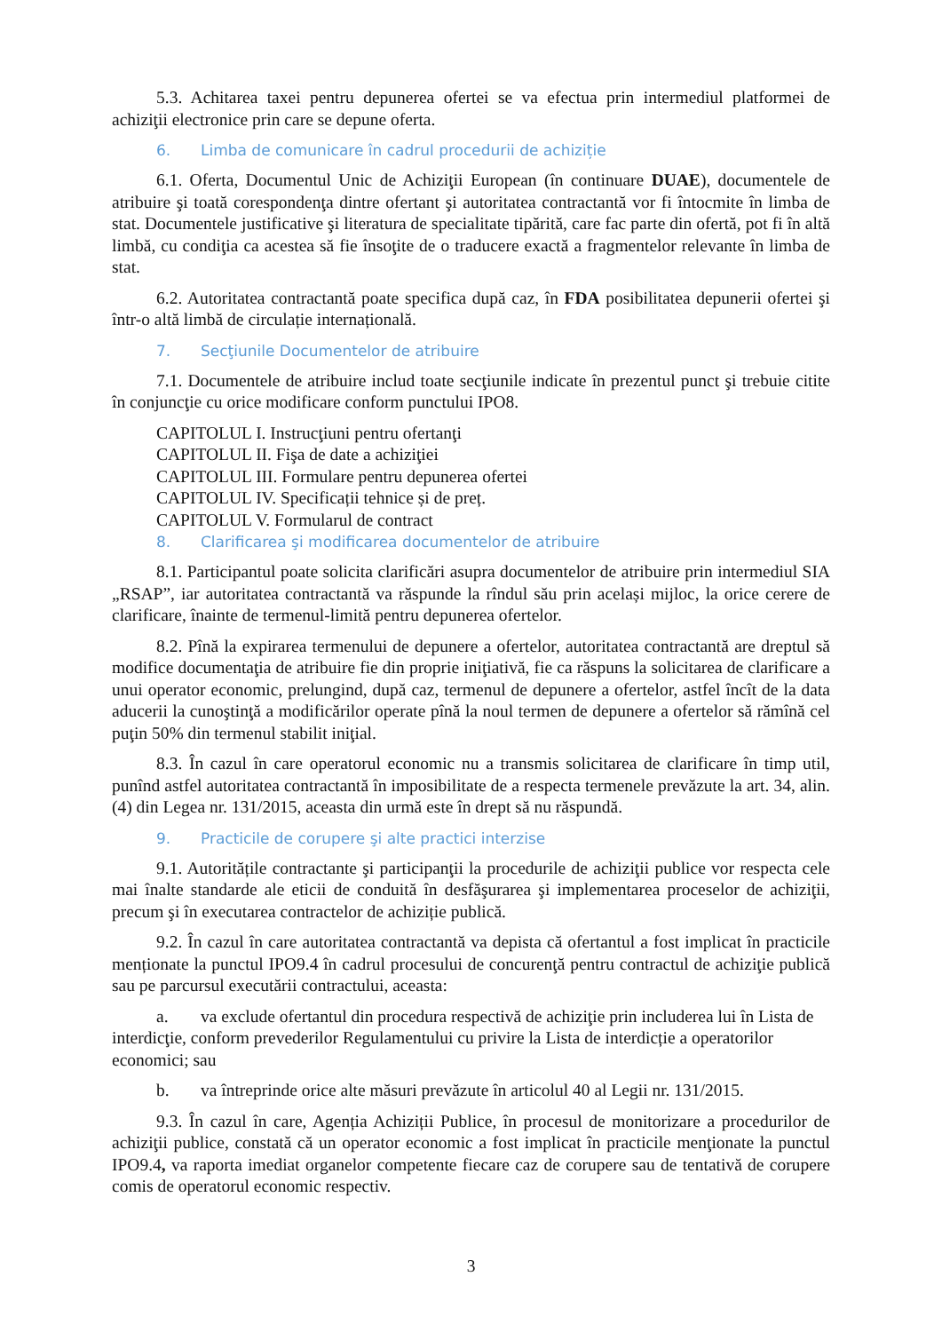5.3. Achitarea taxei pentru depunerea ofertei se va efectua prin intermediul platformei de achiziţii electronice prin care se depune oferta.
6. Limba de comunicare în cadrul procedurii de achiziție
6.1. Oferta, Documentul Unic de Achiziţii European (în continuare DUAE), documentele de atribuire şi toată corespondenţa dintre ofertant şi autoritatea contractantă vor fi întocmite în limba de stat. Documentele justificative şi literatura de specialitate tipărită, care fac parte din ofertă, pot fi în altă limbă, cu condiţia ca acestea să fie însoţite de o traducere exactă a fragmentelor relevante în limba de stat.
6.2. Autoritatea contractantă poate specifica după caz, în FDA posibilitatea depunerii ofertei şi într-o altă limbă de circulație internațională.
7. Secţiunile Documentelor de atribuire
7.1. Documentele de atribuire includ toate secţiunile indicate în prezentul punct şi trebuie citite în conjuncţie cu orice modificare conform punctului IPO8.
CAPITOLUL I. Instrucţiuni pentru ofertanţi
CAPITOLUL II. Fişa de date a achiziţiei
CAPITOLUL III. Formulare pentru depunerea ofertei
CAPITOLUL IV. Specificații tehnice și de preț.
CAPITOLUL V. Formularul de contract
8. Clarificarea şi modificarea documentelor de atribuire
8.1. Participantul poate solicita clarificări asupra documentelor de atribuire prin intermediul SIA „RSAP”, iar autoritatea contractantă va răspunde la rîndul său prin același mijloc, la orice cerere de clarificare, înainte de termenul-limită pentru depunerea ofertelor.
8.2. Pînă la expirarea termenului de depunere a ofertelor, autoritatea contractantă are dreptul să modifice documentaţia de atribuire fie din proprie iniţiativă, fie ca răspuns la solicitarea de clarificare a unui operator economic, prelungind, după caz, termenul de depunere a ofertelor, astfel încît de la data aducerii la cunoştinţă a modificărilor operate pînă la noul termen de depunere a ofertelor să rămînă cel puţin 50% din termenul stabilit iniţial.
8.3. În cazul în care operatorul economic nu a transmis solicitarea de clarificare în timp util, punînd astfel autoritatea contractantă în imposibilitate de a respecta termenele prevăzute la art. 34, alin. (4) din Legea nr. 131/2015, aceasta din urmă este în drept să nu răspundă.
9. Practicile de corupere şi alte practici interzise
9.1. Autoritățile contractante şi participanţii la procedurile de achiziţii publice vor respecta cele mai înalte standarde ale eticii de conduită în desfăşurarea şi implementarea proceselor de achiziţii, precum şi în executarea contractelor de achiziție publică.
9.2. În cazul în care autoritatea contractantă va depista că ofertantul a fost implicat în practicile menționate la punctul IPO9.4 în cadrul procesului de concurenţă pentru contractul de achiziţie publică sau pe parcursul executării contractului, aceasta:
a. va exclude ofertantul din procedura respectivă de achiziţie prin includerea lui în Lista de interdicţie, conform prevederilor Regulamentului cu privire la Lista de interdicție a operatorilor economici; sau
b. va întreprinde orice alte măsuri prevăzute în articolul 40 al Legii nr. 131/2015.
9.3. În cazul în care, Agenția Achiziții Publice, în procesul de monitorizare a procedurilor de achiziţii publice, constată că un operator economic a fost implicat în practicile menţionate la punctul IPO9.4, va raporta imediat organelor competente fiecare caz de corupere sau de tentativă de corupere comis de operatorul economic respectiv.
3